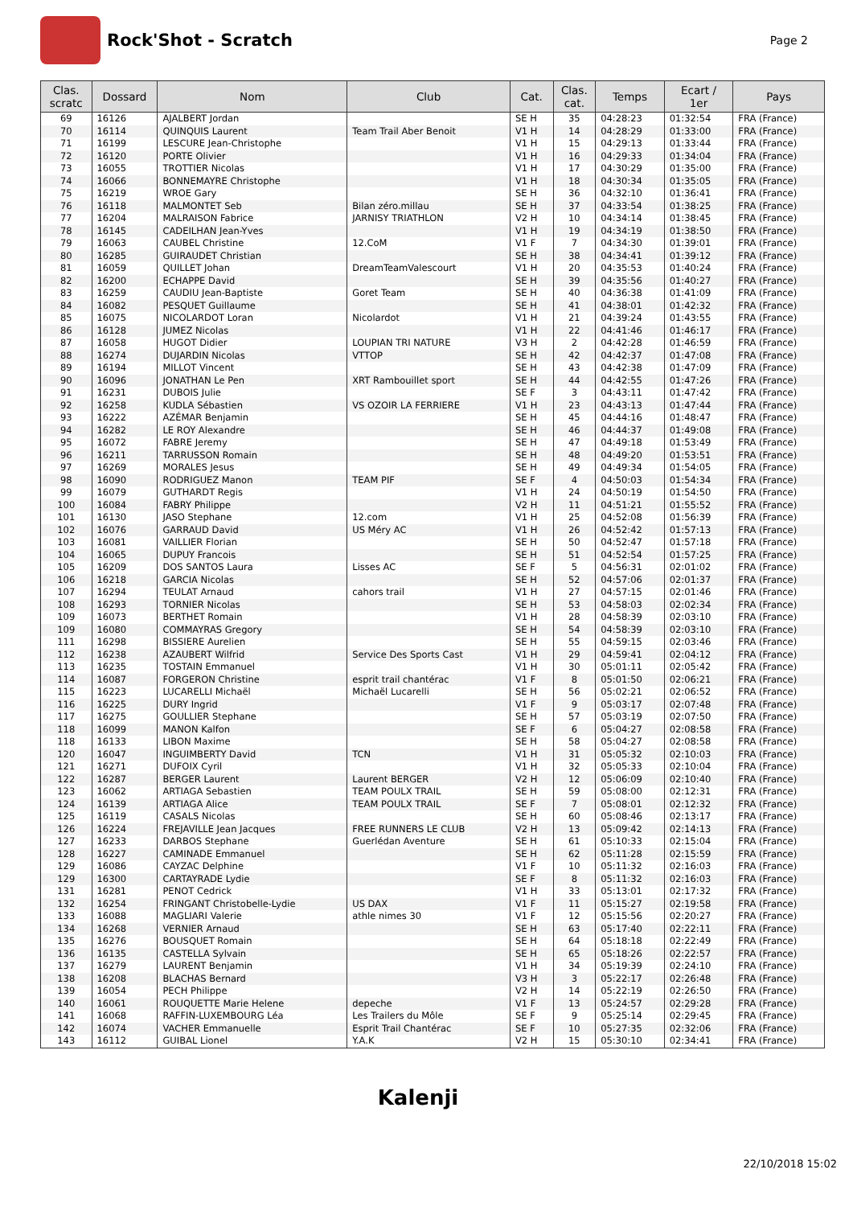Rock'Shot - Scratch
Page 2
| Clas. scratc | Dossard | Nom | Club | Cat. | Clas. cat. | Temps | Ecart / 1er | Pays |
| --- | --- | --- | --- | --- | --- | --- | --- | --- |
| 69 | 16126 | AJALBERT Jordan | | SE H | 35 | 04:28:23 | 01:32:54 | FRA (France) |
| 70 | 16114 | QUINQUIS Laurent | Team Trail Aber Benoit | V1 H | 14 | 04:28:29 | 01:33:00 | FRA (France) |
| 71 | 16199 | LESCURE Jean-Christophe | | V1 H | 15 | 04:29:13 | 01:33:44 | FRA (France) |
| 72 | 16120 | PORTE Olivier | | V1 H | 16 | 04:29:33 | 01:34:04 | FRA (France) |
| 73 | 16055 | TROTTIER Nicolas | | V1 H | 17 | 04:30:29 | 01:35:00 | FRA (France) |
| 74 | 16066 | BONNEMAYRE Christophe | | V1 H | 18 | 04:30:34 | 01:35:05 | FRA (France) |
| 75 | 16219 | WROE Gary | | SE H | 36 | 04:32:10 | 01:36:41 | FRA (France) |
| 76 | 16118 | MALMONTET Seb | Bilan zéro.millau | SE H | 37 | 04:33:54 | 01:38:25 | FRA (France) |
| 77 | 16204 | MALRAISON Fabrice | JARNISY TRIATHLON | V2 H | 10 | 04:34:14 | 01:38:45 | FRA (France) |
| 78 | 16145 | CADEILHAN Jean-Yves | | V1 H | 19 | 04:34:19 | 01:38:50 | FRA (France) |
| 79 | 16063 | CAUBEL Christine | 12.CoM | V1 F | 7 | 04:34:30 | 01:39:01 | FRA (France) |
| 80 | 16285 | GUIRAUDET Christian | | SE H | 38 | 04:34:41 | 01:39:12 | FRA (France) |
| 81 | 16059 | QUILLET Johan | DreamTeamValescourt | V1 H | 20 | 04:35:53 | 01:40:24 | FRA (France) |
| 82 | 16200 | ECHAPPE David | | SE H | 39 | 04:35:56 | 01:40:27 | FRA (France) |
| 83 | 16259 | CAUDIU Jean-Baptiste | Goret Team | SE H | 40 | 04:36:38 | 01:41:09 | FRA (France) |
| 84 | 16082 | PESQUET Guillaume | | SE H | 41 | 04:38:01 | 01:42:32 | FRA (France) |
| 85 | 16075 | NICOLARDOT Loran | Nicolardot | V1 H | 21 | 04:39:24 | 01:43:55 | FRA (France) |
| 86 | 16128 | JUMEZ Nicolas | | V1 H | 22 | 04:41:46 | 01:46:17 | FRA (France) |
| 87 | 16058 | HUGOT Didier | LOUPIAN TRI NATURE | V3 H | 2 | 04:42:28 | 01:46:59 | FRA (France) |
| 88 | 16274 | DUJARDIN Nicolas | VTTOP | SE H | 42 | 04:42:37 | 01:47:08 | FRA (France) |
| 89 | 16194 | MILLOT Vincent | | SE H | 43 | 04:42:38 | 01:47:09 | FRA (France) |
| 90 | 16096 | JONATHAN Le Pen | XRT Rambouillet sport | SE H | 44 | 04:42:55 | 01:47:26 | FRA (France) |
| 91 | 16231 | DUBOIS Julie | | SE F | 3 | 04:43:11 | 01:47:42 | FRA (France) |
| 92 | 16258 | KUDLA Sébastien | VS OZOIR LA FERRIERE | V1 H | 23 | 04:43:13 | 01:47:44 | FRA (France) |
| 93 | 16222 | AZÉMAR Benjamin | | SE H | 45 | 04:44:16 | 01:48:47 | FRA (France) |
| 94 | 16282 | LE ROY Alexandre | | SE H | 46 | 04:44:37 | 01:49:08 | FRA (France) |
| 95 | 16072 | FABRE Jeremy | | SE H | 47 | 04:49:18 | 01:53:49 | FRA (France) |
| 96 | 16211 | TARRUSSON Romain | | SE H | 48 | 04:49:20 | 01:53:51 | FRA (France) |
| 97 | 16269 | MORALES Jesus | | SE H | 49 | 04:49:34 | 01:54:05 | FRA (France) |
| 98 | 16090 | RODRIGUEZ Manon | TEAM PIF | SE F | 4 | 04:50:03 | 01:54:34 | FRA (France) |
| 99 | 16079 | GUTHARDT Regis | | V1 H | 24 | 04:50:19 | 01:54:50 | FRA (France) |
| 100 | 16084 | FABRY Philippe | | V2 H | 11 | 04:51:21 | 01:55:52 | FRA (France) |
| 101 | 16130 | JASO Stephane | 12.com | V1 H | 25 | 04:52:08 | 01:56:39 | FRA (France) |
| 102 | 16076 | GARRAUD David | US Méry AC | V1 H | 26 | 04:52:42 | 01:57:13 | FRA (France) |
| 103 | 16081 | VAILLIER Florian | | SE H | 50 | 04:52:47 | 01:57:18 | FRA (France) |
| 104 | 16065 | DUPUY Francois | | SE H | 51 | 04:52:54 | 01:57:25 | FRA (France) |
| 105 | 16209 | DOS SANTOS Laura | Lisses AC | SE F | 5 | 04:56:31 | 02:01:02 | FRA (France) |
| 106 | 16218 | GARCIA Nicolas | | SE H | 52 | 04:57:06 | 02:01:37 | FRA (France) |
| 107 | 16294 | TEULAT Arnaud | cahors trail | V1 H | 27 | 04:57:15 | 02:01:46 | FRA (France) |
| 108 | 16293 | TORNIER Nicolas | | SE H | 53 | 04:58:03 | 02:02:34 | FRA (France) |
| 109 | 16073 | BERTHET Romain | | V1 H | 28 | 04:58:39 | 02:03:10 | FRA (France) |
| 109 | 16080 | COMMAYRAS Gregory | | SE H | 54 | 04:58:39 | 02:03:10 | FRA (France) |
| 111 | 16298 | BISSIERE Aurelien | | SE H | 55 | 04:59:15 | 02:03:46 | FRA (France) |
| 112 | 16238 | AZAUBERT Wilfrid | Service Des Sports Cast | V1 H | 29 | 04:59:41 | 02:04:12 | FRA (France) |
| 113 | 16235 | TOSTAIN Emmanuel | | V1 H | 30 | 05:01:11 | 02:05:42 | FRA (France) |
| 114 | 16087 | FORGERON Christine | esprit trail chantérac | V1 F | 8 | 05:01:50 | 02:06:21 | FRA (France) |
| 115 | 16223 | LUCARELLI Michaël | Michaël Lucarelli | SE H | 56 | 05:02:21 | 02:06:52 | FRA (France) |
| 116 | 16225 | DURY Ingrid | | V1 F | 9 | 05:03:17 | 02:07:48 | FRA (France) |
| 117 | 16275 | GOULLIER Stephane | | SE H | 57 | 05:03:19 | 02:07:50 | FRA (France) |
| 118 | 16099 | MANON Kalfon | | SE F | 6 | 05:04:27 | 02:08:58 | FRA (France) |
| 118 | 16133 | LIBON Maxime | | SE H | 58 | 05:04:27 | 02:08:58 | FRA (France) |
| 120 | 16047 | INGUIMBERTY David | TCN | V1 H | 31 | 05:05:32 | 02:10:03 | FRA (France) |
| 121 | 16271 | DUFOIX Cyril | | V1 H | 32 | 05:05:33 | 02:10:04 | FRA (France) |
| 122 | 16287 | BERGER Laurent | Laurent BERGER | V2 H | 12 | 05:06:09 | 02:10:40 | FRA (France) |
| 123 | 16062 | ARTIAGA Sebastien | TEAM POULX TRAIL | SE H | 59 | 05:08:00 | 02:12:31 | FRA (France) |
| 124 | 16139 | ARTIAGA Alice | TEAM POULX TRAIL | SE F | 7 | 05:08:01 | 02:12:32 | FRA (France) |
| 125 | 16119 | CASALS Nicolas | | SE H | 60 | 05:08:46 | 02:13:17 | FRA (France) |
| 126 | 16224 | FREJAVILLE Jean Jacques | FREE RUNNERS LE CLUB | V2 H | 13 | 05:09:42 | 02:14:13 | FRA (France) |
| 127 | 16233 | DARBOS Stephane | Guerlédan Aventure | SE H | 61 | 05:10:33 | 02:15:04 | FRA (France) |
| 128 | 16227 | CAMINADE Emmanuel | | SE H | 62 | 05:11:28 | 02:15:59 | FRA (France) |
| 129 | 16086 | CAYZAC Delphine | | V1 F | 10 | 05:11:32 | 02:16:03 | FRA (France) |
| 129 | 16300 | CARTAYRADE Lydie | | SE F | 8 | 05:11:32 | 02:16:03 | FRA (France) |
| 131 | 16281 | PENOT Cedrick | | V1 H | 33 | 05:13:01 | 02:17:32 | FRA (France) |
| 132 | 16254 | FRINGANT Christobelle-Lydie | US DAX | V1 F | 11 | 05:15:27 | 02:19:58 | FRA (France) |
| 133 | 16088 | MAGLIARI Valerie | athle nimes 30 | V1 F | 12 | 05:15:56 | 02:20:27 | FRA (France) |
| 134 | 16268 | VERNIER Arnaud | | SE H | 63 | 05:17:40 | 02:22:11 | FRA (France) |
| 135 | 16276 | BOUSQUET Romain | | SE H | 64 | 05:18:18 | 02:22:49 | FRA (France) |
| 136 | 16135 | CASTELLA Sylvain | | SE H | 65 | 05:18:26 | 02:22:57 | FRA (France) |
| 137 | 16279 | LAURENT Benjamin | | V1 H | 34 | 05:19:39 | 02:24:10 | FRA (France) |
| 138 | 16208 | BLACHAS Bernard | | V3 H | 3 | 05:22:17 | 02:26:48 | FRA (France) |
| 139 | 16054 | PECH Philippe | | V2 H | 14 | 05:22:19 | 02:26:50 | FRA (France) |
| 140 | 16061 | ROUQUETTE Marie Helene | depeche | V1 F | 13 | 05:24:57 | 02:29:28 | FRA (France) |
| 141 | 16068 | RAFFIN-LUXEMBOURG Léa | Les Trailers du Môle | SE F | 9 | 05:25:14 | 02:29:45 | FRA (France) |
| 142 | 16074 | VACHER Emmanuelle | Esprit Trail Chantérac | SE F | 10 | 05:27:35 | 02:32:06 | FRA (France) |
| 143 | 16112 | GUIBAL Lionel | Y.A.K | V2 H | 15 | 05:30:10 | 02:34:41 | FRA (France) |
Kalenji
22/10/2018 15:02